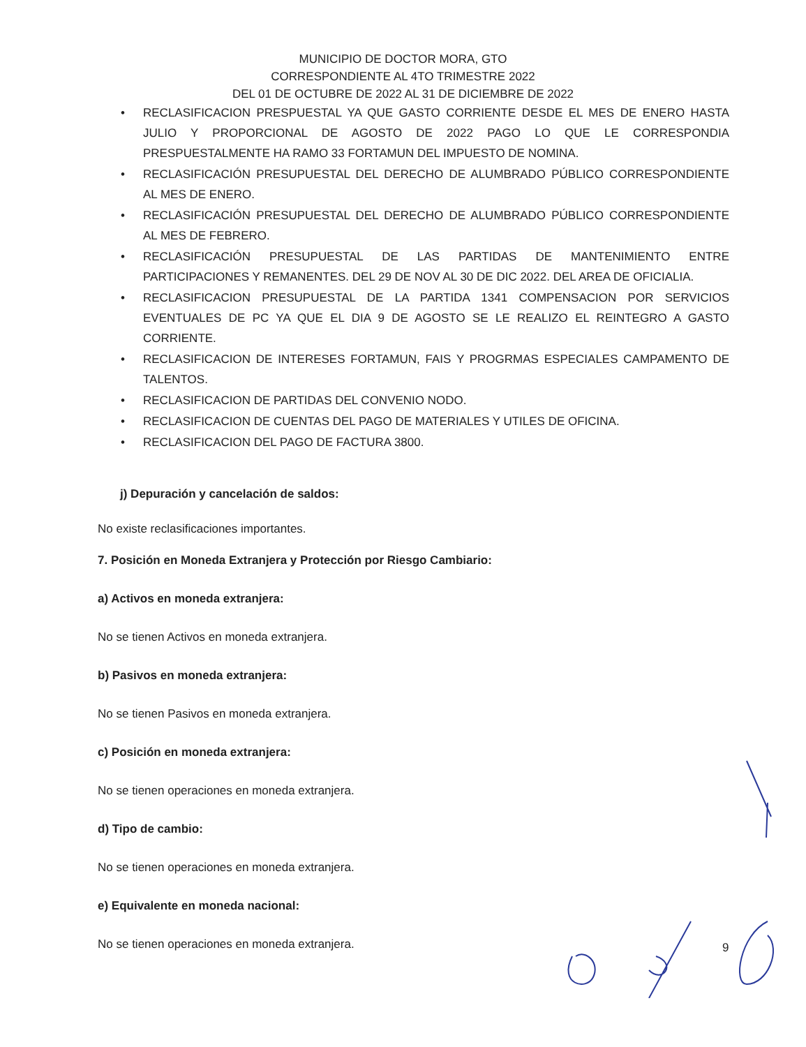MUNICIPIO DE DOCTOR MORA, GTO
CORRESPONDIENTE AL 4TO TRIMESTRE 2022
DEL 01 DE OCTUBRE DE 2022 AL 31 DE DICIEMBRE DE 2022
• RECLASIFICACION PRESPUESTAL YA QUE GASTO CORRIENTE DESDE EL MES DE ENERO HASTA JULIO Y PROPORCIONAL DE AGOSTO DE 2022 PAGO LO QUE LE CORRESPONDIA PRESPUESTALMENTE HA RAMO 33 FORTAMUN DEL IMPUESTO DE NOMINA.
• RECLASIFICACIÓN PRESUPUESTAL DEL DERECHO DE ALUMBRADO PÚBLICO CORRESPONDIENTE AL MES DE ENERO.
• RECLASIFICACIÓN PRESUPUESTAL DEL DERECHO DE ALUMBRADO PÚBLICO CORRESPONDIENTE AL MES DE FEBRERO.
• RECLASIFICACIÓN PRESUPUESTAL DE LAS PARTIDAS DE MANTENIMIENTO ENTRE PARTICIPACIONES Y REMANENTES. DEL 29 DE NOV AL 30 DE DIC 2022. DEL AREA DE OFICIALIA.
• RECLASIFICACION PRESUPUESTAL DE LA PARTIDA 1341 COMPENSACION POR SERVICIOS EVENTUALES DE PC YA QUE EL DIA 9 DE AGOSTO SE LE REALIZO EL REINTEGRO A GASTO CORRIENTE.
• RECLASIFICACION DE INTERESES FORTAMUN, FAIS Y PROGRMAS ESPECIALES CAMPAMENTO DE TALENTOS.
• RECLASIFICACION DE PARTIDAS DEL CONVENIO NODO.
• RECLASIFICACION DE CUENTAS DEL PAGO DE MATERIALES Y UTILES DE OFICINA.
• RECLASIFICACION DEL PAGO DE FACTURA 3800.
j) Depuración y cancelación de saldos:
No existe reclasificaciones importantes.
7. Posición en Moneda Extranjera y Protección por Riesgo Cambiario:
a) Activos en moneda extranjera:
No se tienen Activos en moneda extranjera.
b) Pasivos en moneda extranjera:
No se tienen Pasivos en moneda extranjera.
c) Posición en moneda extranjera:
No se tienen operaciones en moneda extranjera.
d) Tipo de cambio:
No se tienen operaciones en moneda extranjera.
e) Equivalente en moneda nacional:
No se tienen operaciones en moneda extranjera.
9